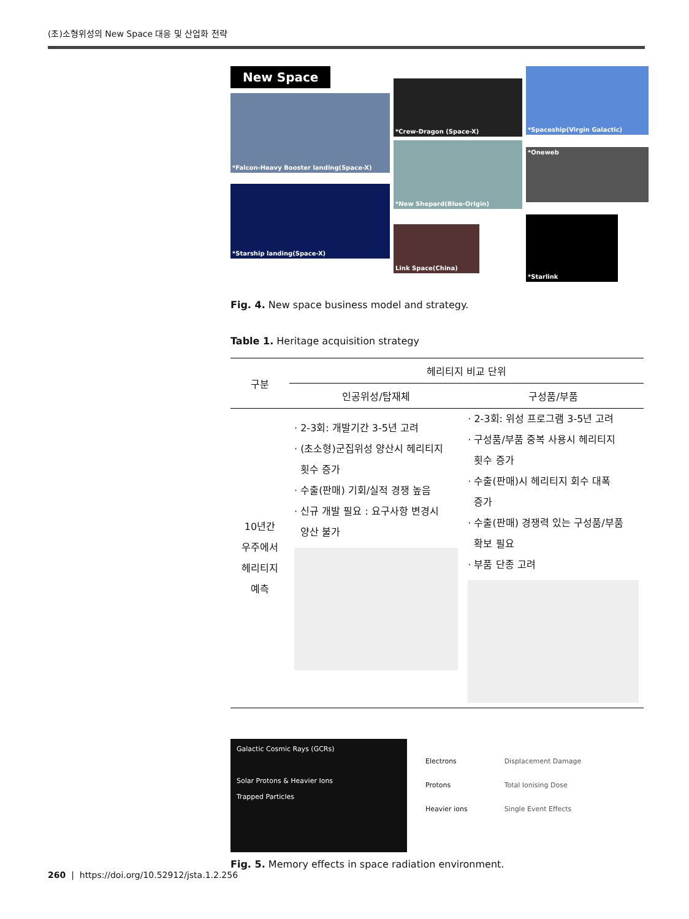(초)소형위성의 New Space 대응 및 산업화 전략
New Space
*Falcon-Heavy Booster landing(Space-X)
*Starship landing(Space-X)
*Crew-Dragon (Space-X)
*New Shepard(Blue-Origin)
Link Space(China)
*Spaceship(Virgin Galactic)
*Oneweb
*Starlink
Fig. 4. New space business model and strategy.
Table 1. Heritage acquisition strategy
| 구분 | 헤리티지 비교 단위 | |
| --- | --- | --- |
| | 인공위성/탑재체 | 구성품/부품 |
| 10년간 우주에서 헤리티지 예측 | · 2-3회: 개발기간 3-5년 고려 · (초소형)군집위성 양산시 헤리티지 횟수 증가 · 수출(판매) 기회/실적 경쟁 높음 · 신규 개발 필요 : 요구사항 변경시 양산 불가 | · 2-3회: 위성 프로그램 3-5년 고려 · 구성품/부품 중복 사용시 헤리티지 횟수 증가 · 수출(판매)시 헤리티지 회수 대폭 증가 · 수출(판매) 경쟁력 있는 구성품/부품 확보 필요 · 부품 단종 고려 |
Galactic Cosmic Rays (GCRs)
Solar Protons & Heavier Ions
Trapped Particles
Electrons
Protons
Heavier ions
Displacement Damage
Total Ionising Dose
Single Event Effects
Fig. 5. Memory effects in space radiation environment.
260 | https://doi.org/10.52912/jsta.1.2.256